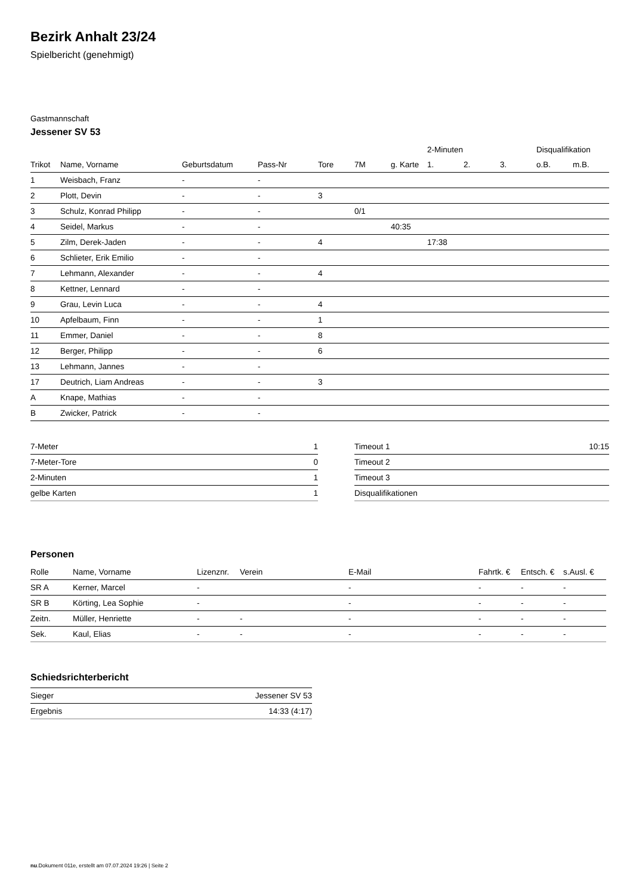Bezirk Anhalt 23/24
Spielbericht (genehmigt)
Gastmannschaft
Jessener SV 53
| | | | | | | | 2-Minuten | | | Disqualifikation | |
| Trikot | Name, Vorname | Geburtsdatum | Pass-Nr | Tore | 7M | g. Karte | 1. | 2. | 3. | o.B. | m.B. |
| 1 | Weisbach, Franz | - | - | | | | | | | | |
| 2 | Plott, Devin | - | - | 3 | | | | | | | |
| 3 | Schulz, Konrad Philipp | - | - | | 0/1 | | | | | | |
| 4 | Seidel, Markus | - | - | | | 40:35 | | | | | |
| 5 | Zilm, Derek-Jaden | - | - | 4 | | | 17:38 | | | | |
| 6 | Schlieter, Erik Emilio | - | - | | | | | | | | |
| 7 | Lehmann, Alexander | - | - | 4 | | | | | | | |
| 8 | Kettner, Lennard | - | - | | | | | | | | |
| 9 | Grau, Levin Luca | - | - | 4 | | | | | | | |
| 10 | Apfelbaum, Finn | - | - | 1 | | | | | | | |
| 11 | Emmer, Daniel | - | - | 8 | | | | | | | |
| 12 | Berger, Philipp | - | - | 6 | | | | | | | |
| 13 | Lehmann, Jannes | - | - | | | | | | | | |
| 17 | Deutrich, Liam Andreas | - | - | 3 | | | | | | | |
| A | Knape, Mathias | - | - | | | | | | | | |
| B | Zwicker, Patrick | - | - | | | | | | | | |
| 7-Meter | 1 |
| 7-Meter-Tore | 0 |
| 2-Minuten | 1 |
| gelbe Karten | 1 |
| Timeout 1 | 10:15 |
| Timeout 2 | |
| Timeout 3 | |
| Disqualifikationen | |
Personen
| Rolle | Name, Vorname | Lizenznr. | Verein | E-Mail | Fahrtk. € | Entsch. € | s.Ausl. € |
| --- | --- | --- | --- | --- | --- | --- | --- |
| SR A | Kerner, Marcel | - | | - | - | - | - |
| SR B | Körting, Lea Sophie | - | | - | - | - | - |
| Zeitn. | Müller, Henriette | - | - | - | - | - | - |
| Sek. | Kaul, Elias | - | - | - | - | - | - |
Schiedsrichterbericht
| Sieger | Jessener SV 53 |
| Ergebnis | 14:33 (4:17) |
nu.Dokument 011e, erstellt am 07.07.2024 19:26 | Seite 2